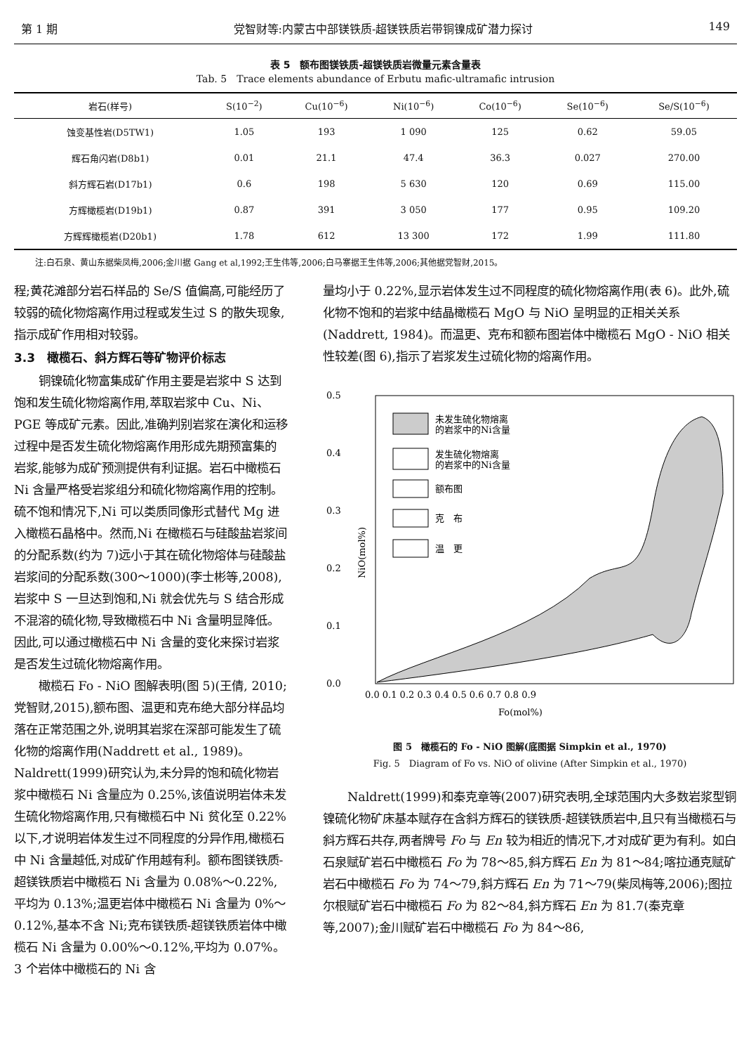第 1 期 党智财等:内蒙古中部镁铁质-超镁铁质岩带铜镍成矿潜力探讨 149
表 5　额布图镁铁质-超镁铁质岩微量元素含量表
Tab. 5　Trace elements abundance of Erbutu mafic-ultramafic intrusion
| 岩石(样号) | S(10<sup>−2</sup>) | Cu(10<sup>−6</sup>) | Ni(10<sup>−6</sup>) | Co(10<sup>−6</sup>) | Se(10<sup>−6</sup>) | Se/S(10<sup>−6</sup>) |
| --- | --- | --- | --- | --- | --- | --- |
| 蚀变基性岩(D5TW1) | 1.05 | 193 | 1 090 | 125 | 0.62 | 59.05 |
| 辉石角闪岩(D8b1) | 0.01 | 21.1 | 47.4 | 36.3 | 0.027 | 270.00 |
| 斜方辉石岩(D17b1) | 0.6 | 198 | 5 630 | 120 | 0.69 | 115.00 |
| 方辉橄榄岩(D19b1) | 0.87 | 391 | 3 050 | 177 | 0.95 | 109.20 |
| 方辉辉橄榄岩(D20b1) | 1.78 | 612 | 13 300 | 172 | 1.99 | 111.80 |
注:白石泉、黄山东据柴凤梅,2006;金川据 Gang et al,1992;王生伟等,2006;白马寨据王生伟等,2006;其他据党智财,2015。
程;黄花滩部分岩石样品的 Se/S 值偏高,可能经历了较弱的硫化物熔离作用过程或发生过 S 的散失现象,指示成矿作用相对较弱。
3.3　橄榄石、斜方辉石等矿物评价标志
铜镍硫化物富集成矿作用主要是岩浆中 S 达到饱和发生硫化物熔离作用,萃取岩浆中 Cu、Ni、PGE 等成矿元素。因此,准确判别岩浆在演化和运移过程中是否发生硫化物熔离作用形成先期预富集的岩浆,能够为成矿预测提供有利证据。岩石中橄榄石 Ni 含量严格受岩浆组分和硫化物熔离作用的控制。硫不饱和情况下,Ni 可以类质同像形式替代 Mg 进入橄榄石晶格中。然而,Ni 在橄榄石与硅酸盐岩浆间的分配系数(约为 7)远小于其在硫化物熔体与硅酸盐岩浆间的分配系数(300～1000)(李士彬等,2008),岩浆中 S 一旦达到饱和,Ni 就会优先与 S 结合形成不混溶的硫化物,导致橄榄石中 Ni 含量明显降低。因此,可以通过橄榄石中 Ni 含量的变化来探讨岩浆是否发生过硫化物熔离作用。
橄榄石 Fo - NiO 图解表明(图 5)(王倩, 2010; 党智财,2015),额布图、温更和克布绝大部分样品均落在正常范围之外,说明其岩浆在深部可能发生了硫化物的熔离作用(Naddrett et al., 1989)。Naldrett(1999)研究认为,未分异的饱和硫化物岩浆中橄榄石 Ni 含量应为 0.25%,该值说明岩体未发生硫化物熔离作用,只有橄榄石中 Ni 贫化至 0.22%以下,才说明岩体发生过不同程度的分异作用,橄榄石中 Ni 含量越低,对成矿作用越有利。额布图镁铁质-超镁铁质岩中橄榄石 Ni 含量为 0.08%～0.22%,平均为 0.13%;温更岩体中橄榄石 Ni 含量为 0%～0.12%,基本不含 Ni;克布镁铁质-超镁铁质岩体中橄榄石 Ni 含量为 0.00%～0.12%,平均为 0.07%。3 个岩体中橄榄石的 Ni 含
量均小于 0.22%,显示岩体发生过不同程度的硫化物熔离作用(表 6)。此外,硫化物不饱和的岩浆中结晶橄榄石 MgO 与 NiO 呈明显的正相关关系(Naddrett, 1984)。而温更、克布和额布图岩体中橄榄石 MgO - NiO 相关性较差(图 6),指示了岩浆发生过硫化物的熔离作用。
0.5
0.4
0.3
0.2
0.1
0.0
0.0 0.1 0.2 0.3 0.4 0.5 0.6 0.7 0.8 0.9
Fo(mol%)
NiO(mol%)
未发生硫化物熔离
的岩浆中的Ni含量
发生硫化物熔离
的岩浆中的Ni含量
额布图
克　布
温　更
图 5　橄榄石的 Fo - NiO 图解(底图据 Simpkin et al., 1970)
Fig. 5　Diagram of Fo vs. NiO of olivine (After Simpkin et al., 1970)
Naldrett(1999)和秦克章等(2007)研究表明,全球范围内大多数岩浆型铜镍硫化物矿床基本赋存在含斜方辉石的镁铁质-超镁铁质岩中,且只有当橄榄石与斜方辉石共存,两者牌号 Fo 与 En 较为相近的情况下,才对成矿更为有利。如白石泉赋矿岩石中橄榄石 Fo 为 78～85,斜方辉石 En 为 81～84;喀拉通克赋矿岩石中橄榄石 Fo 为 74～79,斜方辉石 En 为 71～79(柴凤梅等,2006);图拉尔根赋矿岩石中橄榄石 Fo 为 82～84,斜方辉石 En 为 81.7(秦克章等,2007);金川赋矿岩石中橄榄石 Fo 为 84～86,